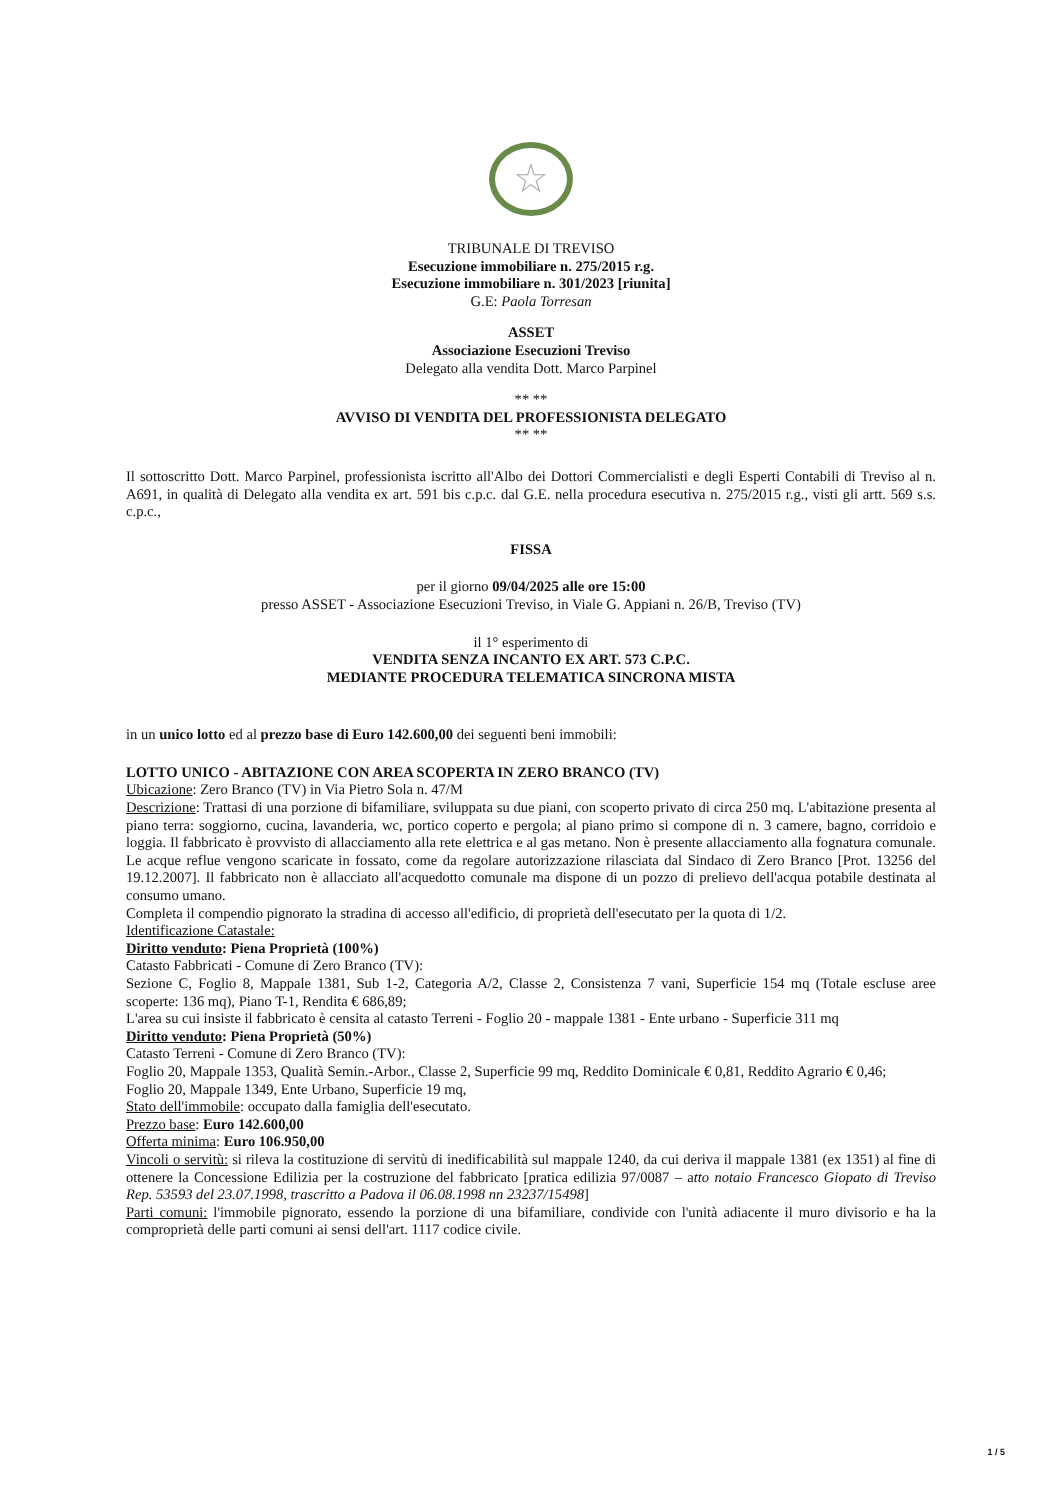☆
TRIBUNALE DI TREVISO
Esecuzione immobiliare n. 275/2015 r.g.
Esecuzione immobiliare n. 301/2023 [riunita]
G.E: Paola Torresan
ASSET
Associazione Esecuzioni Treviso
Delegato alla vendita Dott. Marco Parpinel
** **
AVVISO DI VENDITA DEL PROFESSIONISTA DELEGATO
** **
Il sottoscritto Dott. Marco Parpinel, professionista iscritto all'Albo dei Dottori Commercialisti e degli Esperti Contabili di Treviso al n. A691, in qualità di Delegato alla vendita ex art. 591 bis c.p.c. dal G.E. nella procedura esecutiva n. 275/2015 r.g., visti gli artt. 569 s.s. c.p.c.,
FISSA
per il giorno 09/04/2025 alle ore 15:00
presso ASSET - Associazione Esecuzioni Treviso, in Viale G. Appiani n. 26/B, Treviso (TV)
il 1° esperimento di
VENDITA SENZA INCANTO EX ART. 573 C.P.C.
MEDIANTE PROCEDURA TELEMATICA SINCRONA MISTA
in un unico lotto ed al prezzo base di Euro 142.600,00 dei seguenti beni immobili:
LOTTO UNICO - ABITAZIONE CON AREA SCOPERTA IN ZERO BRANCO (TV)
Ubicazione: Zero Branco (TV) in Via Pietro Sola n. 47/M
Descrizione: Trattasi di una porzione di bifamiliare, sviluppata su due piani, con scoperto privato di circa 250 mq. L'abitazione presenta al piano terra: soggiorno, cucina, lavanderia, wc, portico coperto e pergola; al piano primo si compone di n. 3 camere, bagno, corridoio e loggia. Il fabbricato è provvisto di allacciamento alla rete elettrica e al gas metano. Non è presente allacciamento alla fognatura comunale. Le acque reflue vengono scaricate in fossato, come da regolare autorizzazione rilasciata dal Sindaco di Zero Branco [Prot. 13256 del 19.12.2007]. Il fabbricato non è allacciato all'acquedotto comunale ma dispone di un pozzo di prelievo dell'acqua potabile destinata al consumo umano.
Completa il compendio pignorato la stradina di accesso all'edificio, di proprietà dell'esecutato per la quota di 1/2.
Identificazione Catastale:
Diritto venduto: Piena Proprietà (100%)
Catasto Fabbricati - Comune di Zero Branco (TV):
Sezione C, Foglio 8, Mappale 1381, Sub 1-2, Categoria A/2, Classe 2, Consistenza 7 vani, Superficie 154 mq (Totale escluse aree scoperte: 136 mq), Piano T-1, Rendita € 686,89;
L'area su cui insiste il fabbricato è censita al catasto Terreni - Foglio 20 - mappale 1381 - Ente urbano - Superficie 311 mq
Diritto venduto: Piena Proprietà (50%)
Catasto Terreni - Comune di Zero Branco (TV):
Foglio 20, Mappale 1353, Qualità Semin.-Arbor., Classe 2, Superficie 99 mq, Reddito Dominicale € 0,81, Reddito Agrario € 0,46;
Foglio 20, Mappale 1349, Ente Urbano, Superficie 19 mq,
Stato dell'immobile: occupato dalla famiglia dell'esecutato.
Prezzo base: Euro 142.600,00
Offerta minima: Euro 106.950,00
Vincoli o servitù: si rileva la costituzione di servitù di inedificabilità sul mappale 1240, da cui deriva il mappale 1381 (ex 1351) al fine di ottenere la Concessione Edilizia per la costruzione del fabbricato [pratica edilizia 97/0087 – atto notaio Francesco Giopato di Treviso Rep. 53593 del 23.07.1998, trascritto a Padova il 06.08.1998 nn 23237/15498]
Parti comuni: l'immobile pignorato, essendo la porzione di una bifamiliare, condivide con l'unità adiacente il muro divisorio e ha la comproprietà delle parti comuni ai sensi dell'art. 1117 codice civile.
1 / 5